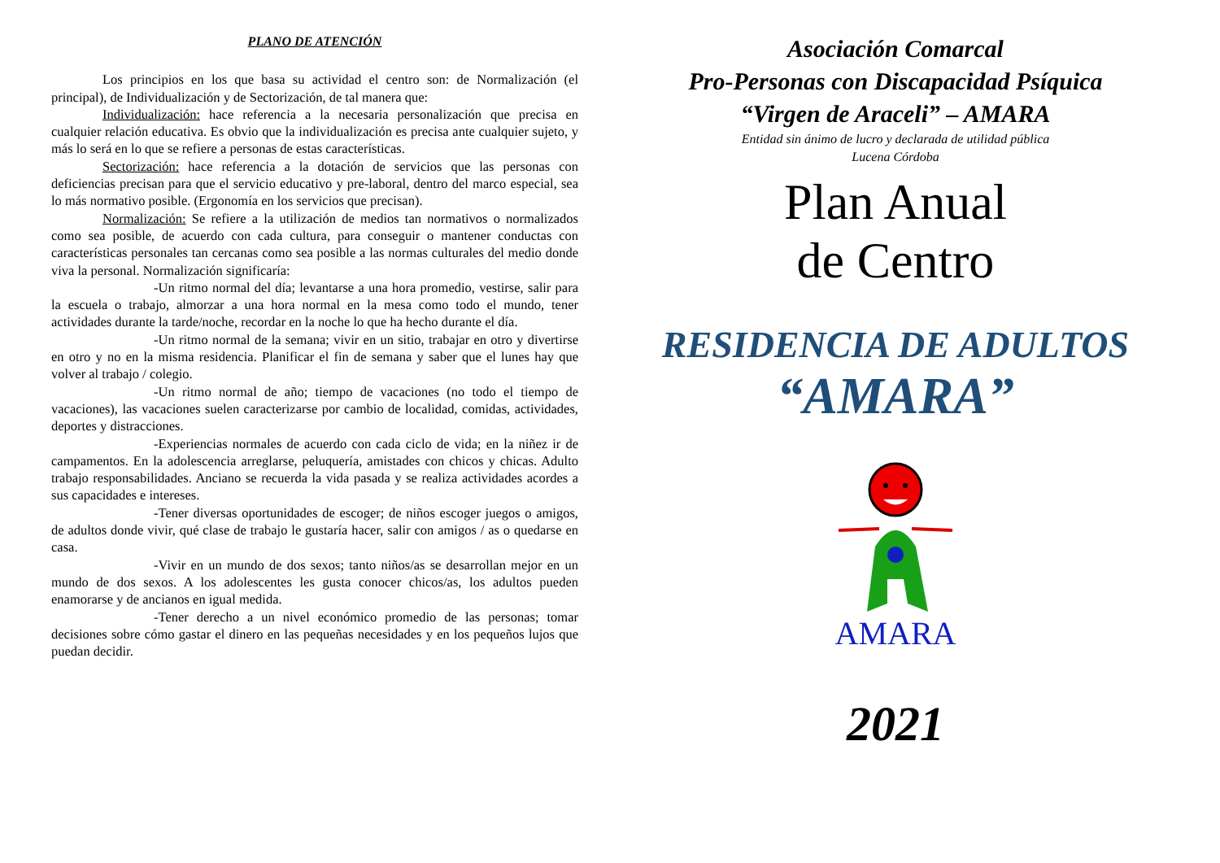PLANO DE ATENCIÓN
Los principios en los que basa su actividad el centro son: de Normalización (el principal), de Individualización y de Sectorización, de tal manera que:
Individualización: hace referencia a la necesaria personalización que precisa en cualquier relación educativa. Es obvio que la individualización es precisa ante cualquier sujeto, y más lo será en lo que se refiere a personas de estas características.
Sectorización: hace referencia a la dotación de servicios que las personas con deficiencias precisan para que el servicio educativo y pre-laboral, dentro del marco especial, sea lo más normativo posible. (Ergonomía en los servicios que precisan).
Normalización: Se refiere a la utilización de medios tan normativos o normalizados como sea posible, de acuerdo con cada cultura, para conseguir o mantener conductas con características personales tan cercanas como sea posible a las normas culturales del medio donde viva la personal. Normalización significaría:
-Un ritmo normal del día; levantarse a una hora promedio, vestirse, salir para la escuela o trabajo, almorzar a una hora normal en la mesa como todo el mundo, tener actividades durante la tarde/noche, recordar en la noche lo que ha hecho durante el día.
-Un ritmo normal de la semana; vivir en un sitio, trabajar en otro y divertirse en otro y no en la misma residencia. Planificar el fin de semana y saber que el lunes hay que volver al trabajo / colegio.
-Un ritmo normal de año; tiempo de vacaciones (no todo el tiempo de vacaciones), las vacaciones suelen caracterizarse por cambio de localidad, comidas, actividades, deportes y distracciones.
-Experiencias normales de acuerdo con cada ciclo de vida; en la niñez ir de campamentos. En la adolescencia arreglarse, peluquería, amistades con chicos y chicas. Adulto trabajo responsabilidades. Anciano se recuerda la vida pasada y se realiza actividades acordes a sus capacidades e intereses.
-Tener diversas oportunidades de escoger; de niños escoger juegos o amigos, de adultos donde vivir, qué clase de trabajo le gustaría hacer, salir con amigos / as o quedarse en casa.
-Vivir en un mundo de dos sexos; tanto niños/as se desarrollan mejor en un mundo de dos sexos. A los adolescentes les gusta conocer chicos/as, los adultos pueden enamorarse y de ancianos en igual medida.
-Tener derecho a un nivel económico promedio de las personas; tomar decisiones sobre cómo gastar el dinero en las pequeñas necesidades y en los pequeños lujos que puedan decidir.
Asociación Comarcal
Pro-Personas con Discapacidad Psíquica
“Virgen de Araceli” – AMARA
Entidad sin ánimo de lucro y declarada de utilidad pública
Lucena Córdoba
Plan Anual
de Centro
RESIDENCIA DE ADULTOS
“AMARA”
AMARA
2021